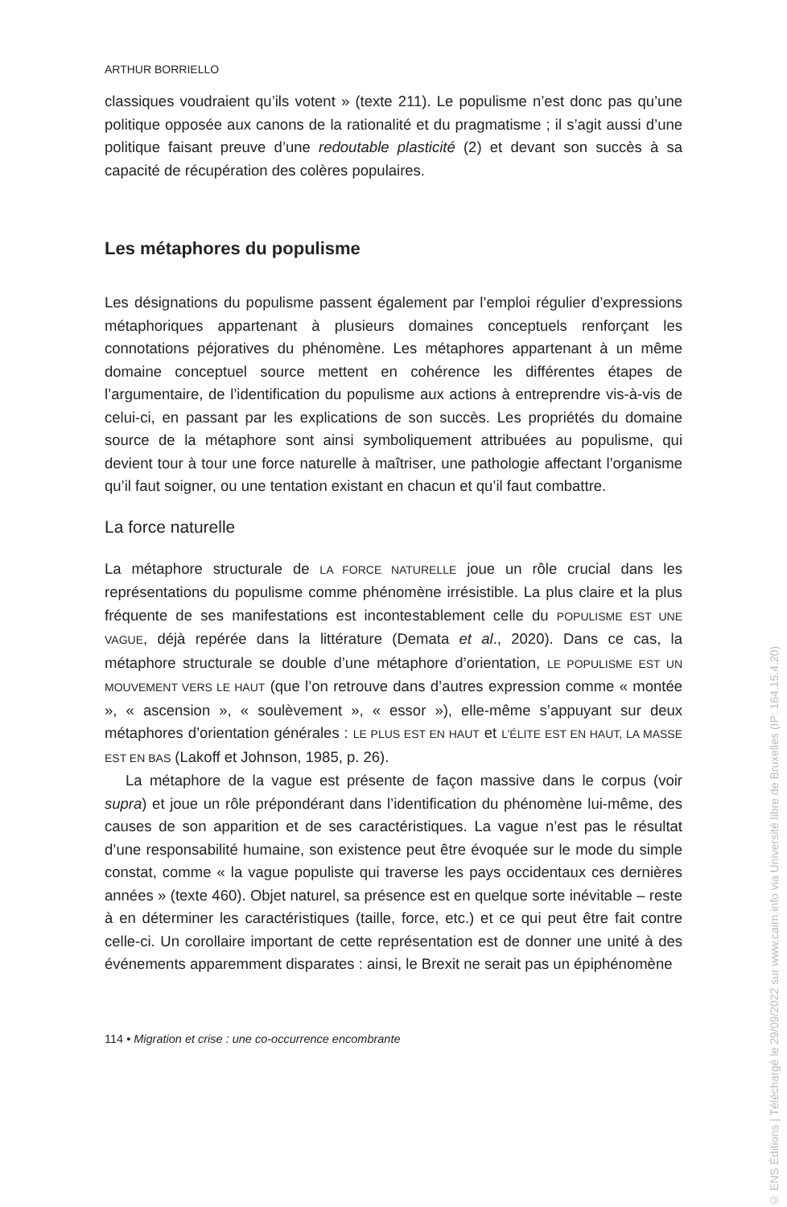ARTHUR BORRIELLO
classiques voudraient qu’ils votent » (texte 211). Le populisme n’est donc pas qu’une politique opposée aux canons de la rationalité et du pragmatisme ; il s’agit aussi d’une politique faisant preuve d’une redoutable plasticité (2) et devant son succès à sa capacité de récupération des colères populaires.
Les métaphores du populisme
Les désignations du populisme passent également par l’emploi régulier d’expressions métaphoriques appartenant à plusieurs domaines conceptuels renforçant les connotations péjoratives du phénomène. Les métaphores appartenant à un même domaine conceptuel source mettent en cohérence les différentes étapes de l’argumentaire, de l’identification du populisme aux actions à entreprendre vis-à-vis de celui-ci, en passant par les explications de son succès. Les propriétés du domaine source de la métaphore sont ainsi symboliquement attribuées au populisme, qui devient tour à tour une force naturelle à maîtriser, une pathologie affectant l’organisme qu’il faut soigner, ou une tentation existant en chacun et qu’il faut combattre.
La force naturelle
La métaphore structurale de LA FORCE NATURELLE joue un rôle crucial dans les représentations du populisme comme phénomène irrésistible. La plus claire et la plus fréquente de ses manifestations est incontestablement celle du POPULISME EST UNE VAGUE, déjà repérée dans la littérature (Demata et al., 2020). Dans ce cas, la métaphore structurale se double d’une métaphore d’orientation, LE POPULISME EST UN MOUVEMENT VERS LE HAUT (que l’on retrouve dans d’autres expression comme « montée », « ascension », « soulèvement », « essor »), elle-même s’appuyant sur deux métaphores d’orientation générales : LE PLUS EST EN HAUT et L’ÉLITE EST EN HAUT, LA MASSE EST EN BAS (Lakoff et Johnson, 1985, p. 26).
La métaphore de la vague est présente de façon massive dans le corpus (voir supra) et joue un rôle prépondérant dans l’identification du phénomène lui-même, des causes de son apparition et de ses caractéristiques. La vague n’est pas le résultat d’une responsabilité humaine, son existence peut être évoquée sur le mode du simple constat, comme « la vague populiste qui traverse les pays occidentaux ces dernières années » (texte 460). Objet naturel, sa présence est en quelque sorte inévitable – reste à en déterminer les caractéristiques (taille, force, etc.) et ce qui peut être fait contre celle-ci. Un corollaire important de cette représentation est de donner une unité à des événements apparemment disparates : ainsi, le Brexit ne serait pas un épiphénomène
114 • Migration et crise : une co-occurrence encombrante
© ENS Éditions | Téléchargé le 29/09/2022 sur www.cairn.info via Université libre de Bruxelles (IP: 164.15.4.20)